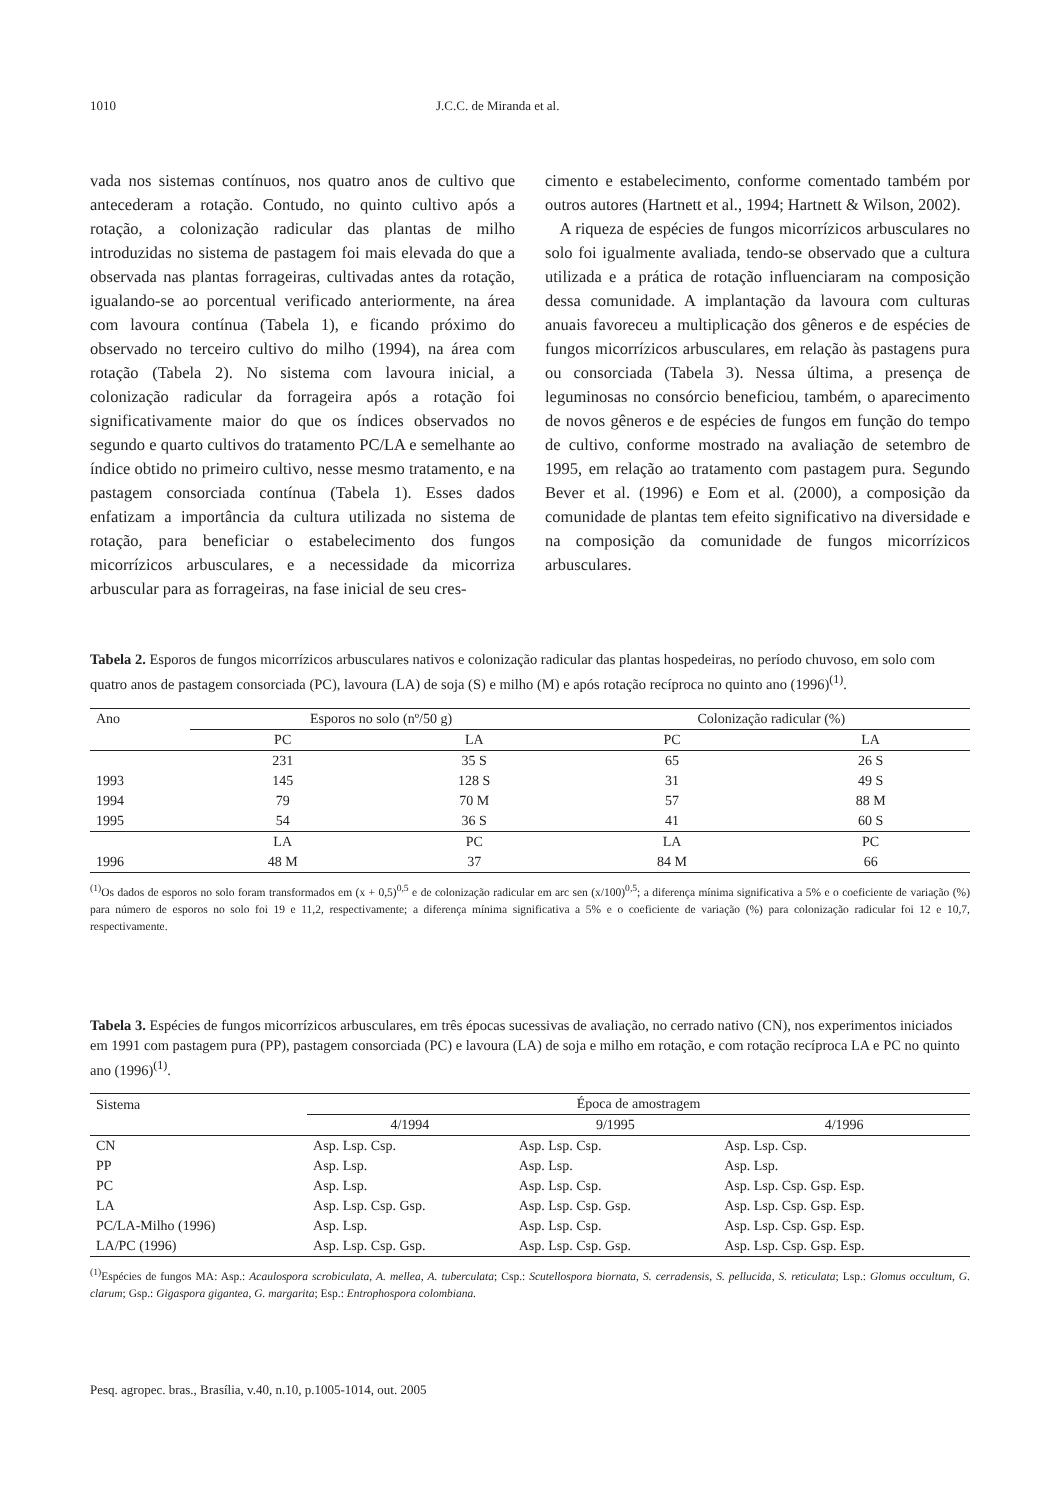1010 J.C.C. de Miranda et al.
vada nos sistemas contínuos, nos quatro anos de cultivo que antecederam a rotação. Contudo, no quinto cultivo após a rotação, a colonização radicular das plantas de milho introduzidas no sistema de pastagem foi mais elevada do que a observada nas plantas forrageiras, cultivadas antes da rotação, igualando-se ao porcentual verificado anteriormente, na área com lavoura contínua (Tabela 1), e ficando próximo do observado no terceiro cultivo do milho (1994), na área com rotação (Tabela 2). No sistema com lavoura inicial, a colonização radicular da forrageira após a rotação foi significativamente maior do que os índices observados no segundo e quarto cultivos do tratamento PC/LA e semelhante ao índice obtido no primeiro cultivo, nesse mesmo tratamento, e na pastagem consorciada contínua (Tabela 1). Esses dados enfatizam a importância da cultura utilizada no sistema de rotação, para beneficiar o estabelecimento dos fungos micorrízicos arbusculares, e a necessidade da micorriza arbuscular para as forrageiras, na fase inicial de seu cres-
cimento e estabelecimento, conforme comentado também por outros autores (Hartnett et al., 1994; Hartnett & Wilson, 2002).
A riqueza de espécies de fungos micorrízicos arbusculares no solo foi igualmente avaliada, tendo-se observado que a cultura utilizada e a prática de rotação influenciaram na composição dessa comunidade. A implantação da lavoura com culturas anuais favoreceu a multiplicação dos gêneros e de espécies de fungos micorrízicos arbusculares, em relação às pastagens pura ou consorciada (Tabela 3). Nessa última, a presença de leguminosas no consórcio beneficiou, também, o aparecimento de novos gêneros e de espécies de fungos em função do tempo de cultivo, conforme mostrado na avaliação de setembro de 1995, em relação ao tratamento com pastagem pura. Segundo Bever et al. (1996) e Eom et al. (2000), a composição da comunidade de plantas tem efeito significativo na diversidade e na composição da comunidade de fungos micorrízicos arbusculares.
Tabela 2. Esporos de fungos micorrízicos arbusculares nativos e colonização radicular das plantas hospedeiras, no período chuvoso, em solo com quatro anos de pastagem consorciada (PC), lavoura (LA) de soja (S) e milho (M) e após rotação recíproca no quinto ano (1996)<sup>(1)</sup>.
| Ano | Esporos no solo (nº/50 g) | | Colonização radicular (%) | |
| | PC | LA | PC | LA |
| | 231 | 35 S | 65 | 26 S |
| 1993 | 145 | 128 S | 31 | 49 S |
| 1994 | 79 | 70 M | 57 | 88 M |
| 1995 | 54 | 36 S | 41 | 60 S |
| | LA | PC | LA | PC |
| 1996 | 48 M | 37 | 84 M | 66 |
<sup>(1)</sup> Os dados de esporos no solo foram transformados em (x + 0,5)<sup>0,5</sup> e de colonização radicular em arc sen (x/100)<sup>0,5</sup>; a diferença mínima significativa a 5% e o coeficiente de variação (%) para número de esporos no solo foi 19 e 11,2, respectivamente; a diferença mínima significativa a 5% e o coeficiente de variação (%) para colonização radicular foi 12 e 10,7, respectivamente.
Tabela 3. Espécies de fungos micorrízicos arbusculares, em três épocas sucessivas de avaliação, no cerrado nativo (CN), nos experimentos iniciados em 1991 com pastagem pura (PP), pastagem consorciada (PC) e lavoura (LA) de soja e milho em rotação, e com rotação recíproca LA e PC no quinto ano (1996)<sup>(1)</sup>.
| Sistema | Época de amostragem | | |
| | 4/1994 | 9/1995 | 4/1996 |
| CN | Asp. Lsp. Csp. | Asp. Lsp. Csp. | Asp. Lsp. Csp. |
| PP | Asp. Lsp. | Asp. Lsp. | Asp. Lsp. |
| PC | Asp. Lsp. | Asp. Lsp. Csp. | Asp. Lsp. Csp. Gsp. Esp. |
| LA | Asp. Lsp. Csp. Gsp. | Asp. Lsp. Csp. Gsp. | Asp. Lsp. Csp. Gsp. Esp. |
| PC/LA-Milho (1996) | Asp. Lsp. | Asp. Lsp. Csp. | Asp. Lsp. Csp. Gsp. Esp. |
| LA/PC (1996) | Asp. Lsp. Csp. Gsp. | Asp. Lsp. Csp. Gsp. | Asp. Lsp. Csp. Gsp. Esp. |
<sup>(1)</sup> Espécies de fungos MA: Asp.: Acaulospora scrobiculata, A. mellea, A. tuberculata; Csp.: Scutellospora biornata, S. cerradensis, S. pellucida, S. reticulata; Lsp.: Glomus occultum, G. clarum; Gsp.: Gigaspora gigantea, G. margarita; Esp.: Entrophospora colombiana.
Pesq. agropec. bras., Brasília, v.40, n.10, p.1005-1014, out. 2005